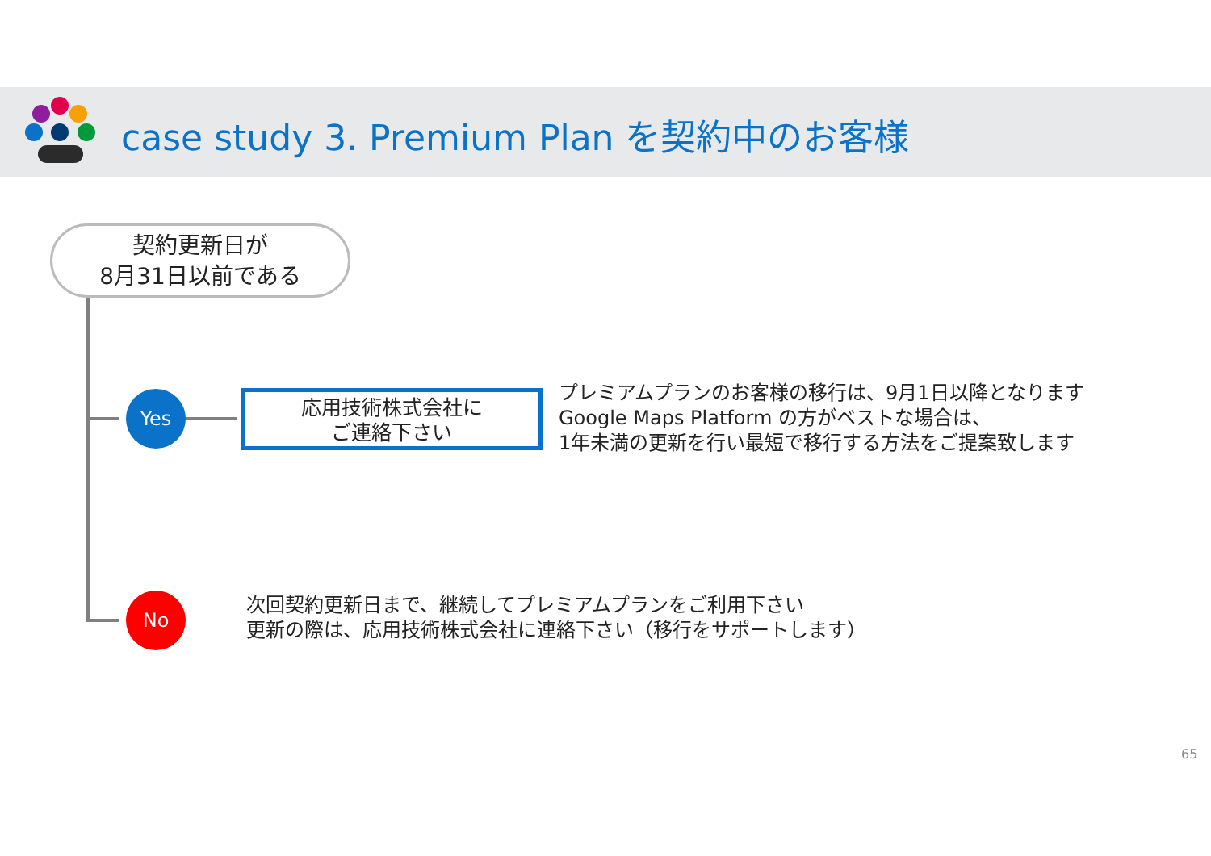case study 3. Premium Plan を契約中のお客様
契約更新日が
8月31日以前である
Yes
応用技術株式会社に
ご連絡下さい
プレミアムプランのお客様の移行は、9月1日以降となります
Google Maps Platform の方がベストな場合は、
1年未満の更新を行い最短で移行する方法をご提案致します
No
次回契約更新日まで、継続してプレミアムプランをご利用下さい
更新の際は、応用技術株式会社に連絡下さい（移行をサポートします）
65